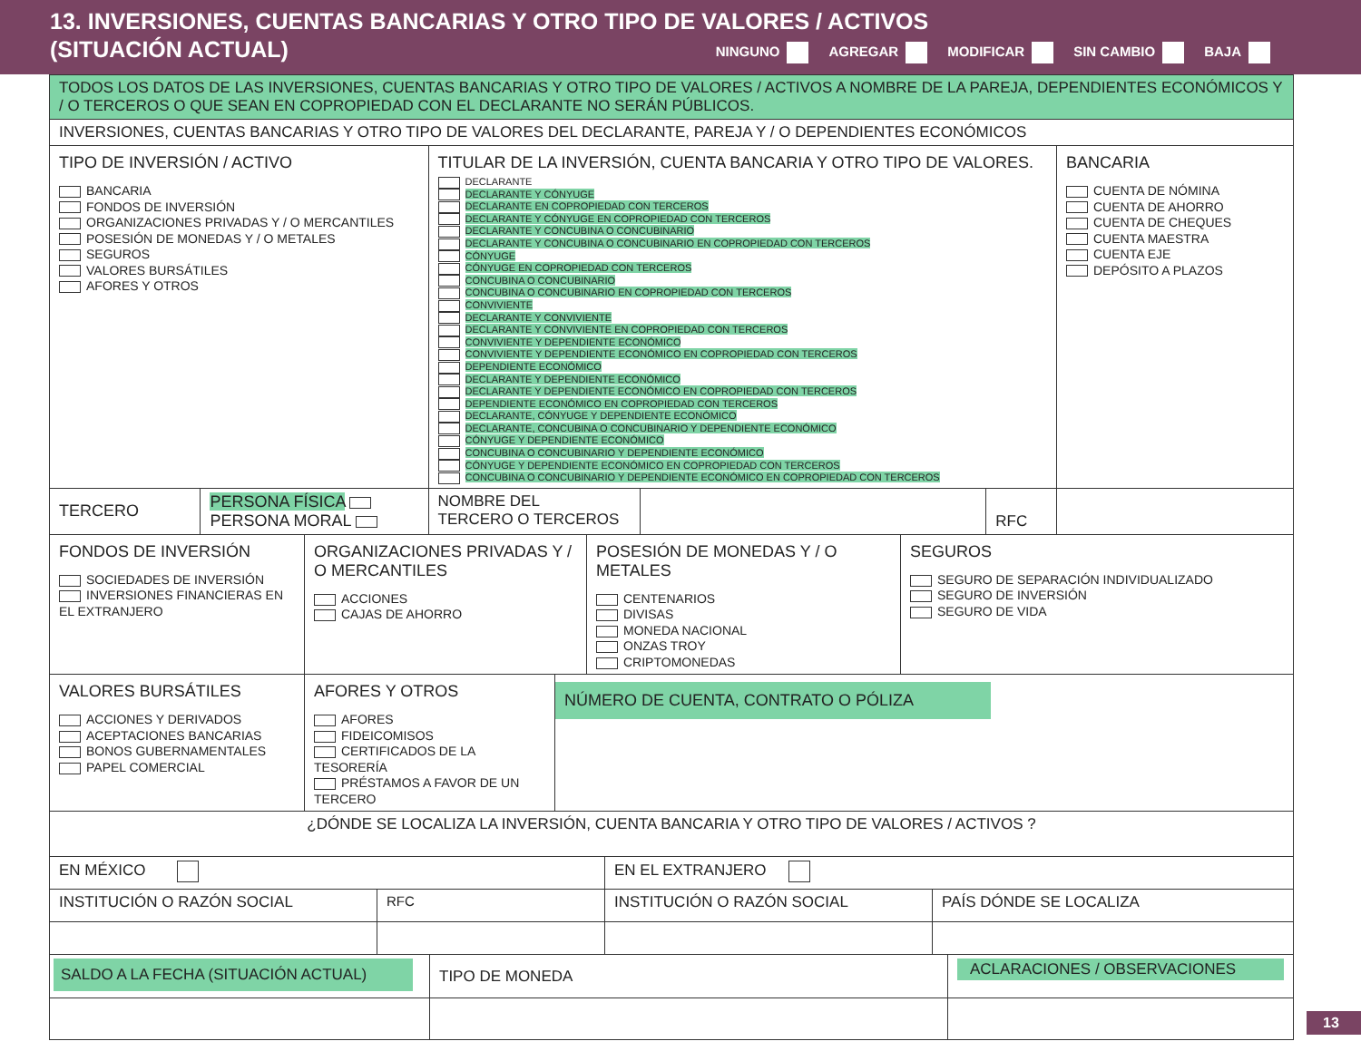13. INVERSIONES, CUENTAS BANCARIAS Y OTRO TIPO DE VALORES / ACTIVOS
(SITUACIÓN ACTUAL)
NINGUNO AGREGAR MODIFICAR SIN CAMBIO BAJA
| TODOS LOS DATOS DE LAS INVERSIONES, CUENTAS BANCARIAS Y OTRO TIPO DE VALORES / ACTIVOS A NOMBRE DE LA PAREJA, DEPENDIENTES ECONÓMICOS Y / O TERCEROS O QUE SEAN EN COPROPIEDAD CON EL DECLARANTE NO SERÁN PÚBLICOS. | | | | | |
| INVERSIONES, CUENTAS BANCARIAS Y OTRO TIPO DE VALORES DEL DECLARANTE, PAREJA Y / O DEPENDIENTES ECONÓMICOS | | | | | |
| TIPO DE INVERSIÓN / ACTIVO BANCARIA FONDOS DE INVERSIÓN ORGANIZACIONES PRIVADAS Y / O MERCANTILES POSESIÓN DE MONEDAS Y / O METALES SEGUROS VALORES BURSÁTILES AFORES Y OTROS | | TITULAR DE LA INVERSIÓN, CUENTA BANCARIA Y OTRO TIPO DE VALORES. DECLARANTE DECLARANTE Y CÓNYUGE DECLARANTE EN COPROPIEDAD CON TERCEROS DECLARANTE Y CÓNYUGE EN COPROPIEDAD CON TERCEROS DECLARANTE Y CONCUBINA O CONCUBINARIO DECLARANTE Y CONCUBINA O CONCUBINARIO EN COPROPIEDAD CON TERCEROS CÓNYUGE CÓNYUGE EN COPROPIEDAD CON TERCEROS CONCUBINA O CONCUBINARIO CONCUBINA O CONCUBINARIO EN COPROPIEDAD CON TERCEROS CONVIVIENTE DECLARANTE Y CONVIVIENTE DECLARANTE Y CONVIVIENTE EN COPROPIEDAD CON TERCEROS CONVIVIENTE Y DEPENDIENTE ECONÓMICO CONVIVIENTE Y DEPENDIENTE ECONÓMICO EN COPROPIEDAD CON TERCEROS DEPENDIENTE ECONÓMICO DECLARANTE Y DEPENDIENTE ECONÓMICO DECLARANTE Y DEPENDIENTE ECONÓMICO EN COPROPIEDAD CON TERCEROS DEPENDIENTE ECONÓMICO EN COPROPIEDAD CON TERCEROS DECLARANTE, CÓNYUGE Y DEPENDIENTE ECONÓMICO DECLARANTE, CONCUBINA O CONCUBINARIO Y DEPENDIENTE ECONÓMICO CÓNYUGE Y DEPENDIENTE ECONÓMICO CONCUBINA O CONCUBINARIO Y DEPENDIENTE ECONÓMICO CÓNYUGE Y DEPENDIENTE ECONÓMICO EN COPROPIEDAD CON TERCEROS CONCUBINA O CONCUBINARIO Y DEPENDIENTE ECONÓMICO EN COPROPIEDAD CON TERCEROS | | | BANCARIA CUENTA DE NÓMINA CUENTA DE AHORRO CUENTA DE CHEQUES CUENTA MAESTRA CUENTA EJE DEPÓSITO A PLAZOS |
| TERCERO | PERSONA FÍSICA PERSONA MORAL | NOMBRE DEL TERCERO O TERCEROS | | RFC | |
| FONDOS DE INVERSIÓN SOCIEDADES DE INVERSIÓN INVERSIONES FINANCIERAS EN EL EXTRANJERO | ORGANIZACIONES PRIVADAS Y / O MERCANTILES ACCIONES CAJAS DE AHORRO | POSESIÓN DE MONEDAS Y / O METALES CENTENARIOS DIVISAS MONEDA NACIONAL ONZAS TROY CRIPTOMONEDAS | SEGUROS SEGURO DE SEPARACIÓN INDIVIDUALIZADO SEGURO DE INVERSIÓN SEGURO DE VIDA |
| VALORES BURSÁTILES ACCIONES Y DERIVADOS ACEPTACIONES BANCARIAS BONOS GUBERNAMENTALES PAPEL COMERCIAL | AFORES Y OTROS AFORES FIDEICOMISOS CERTIFICADOS DE LA TESORERÍA PRÉSTAMOS A FAVOR DE UN TERCERO | NÚMERO DE CUENTA, CONTRATO O PÓLIZA |
| ¿DÓNDE SE LOCALIZA LA INVERSIÓN, CUENTA BANCARIA Y OTRO TIPO DE VALORES / ACTIVOS ? | | | |
| EN MÉXICO | | EN EL EXTRANJERO | |
| INSTITUCIÓN O RAZÓN SOCIAL | RFC | INSTITUCIÓN O RAZÓN SOCIAL | PAÍS DÓNDE SE LOCALIZA |
| SALDO A LA FECHA (SITUACIÓN ACTUAL) | TIPO DE MONEDA | ACLARACIONES / OBSERVACIONES |
13